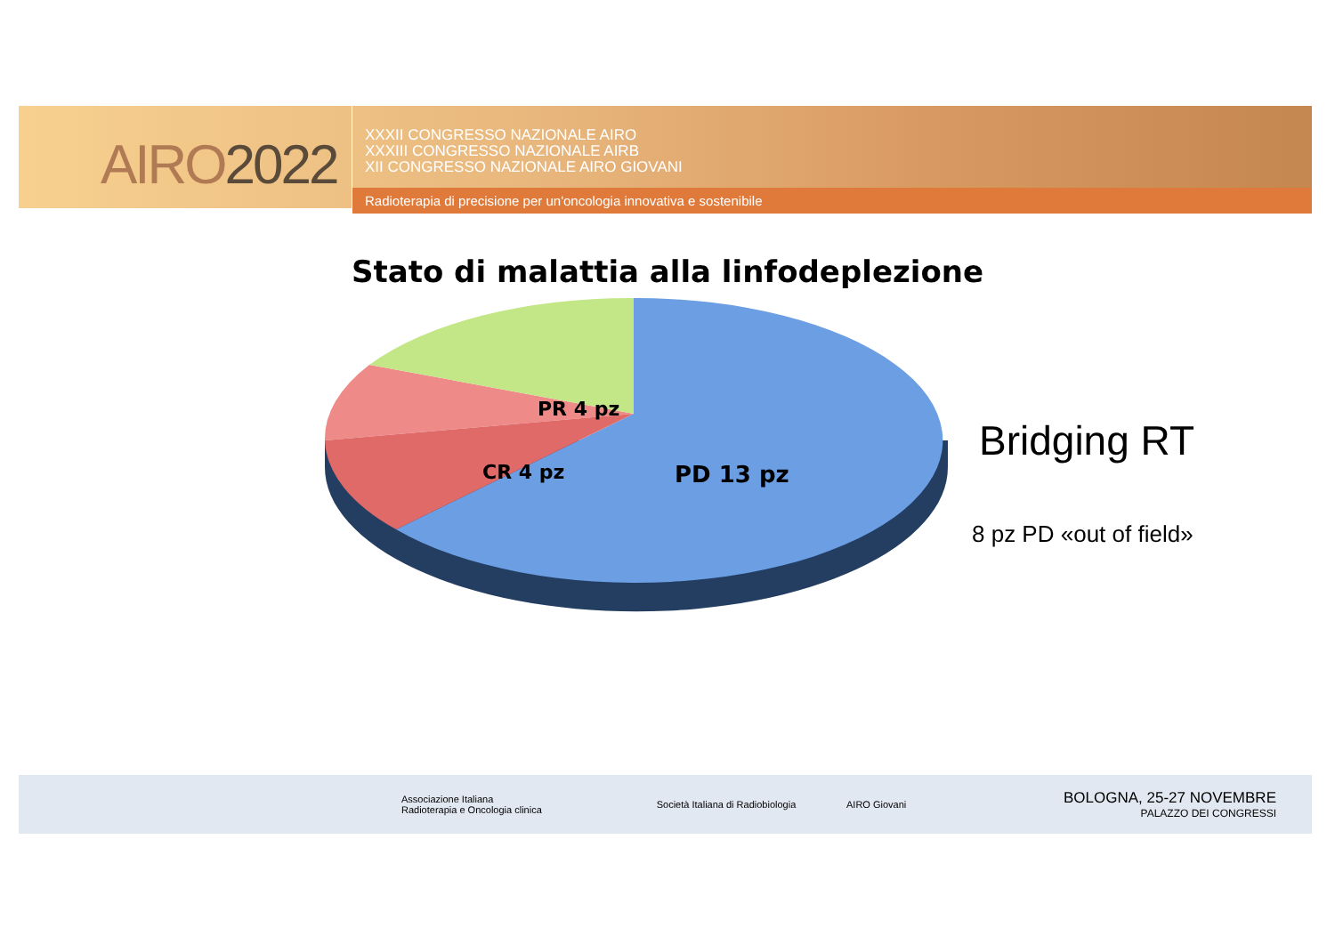AIRO2022
XXXII CONGRESSO NAZIONALE AIRO
XXXIII CONGRESSO NAZIONALE AIRB
XII CONGRESSO NAZIONALE AIRO GIOVANI
Radioterapia di precisione per un'oncologia innovativa e sostenibile
Stato di malattia alla linfodeplezione
PR 4 pz
CR 4 pz PD 13 pz
Bridging RT
8 pz PD «out of field»
Associazione Italiana
Radioterapia e Oncologia clinica
Società Italiana di Radiobiologia AIRO Giovani
BOLOGNA, 25-27 NOVEMBRE
PALAZZO DEI CONGRESSI